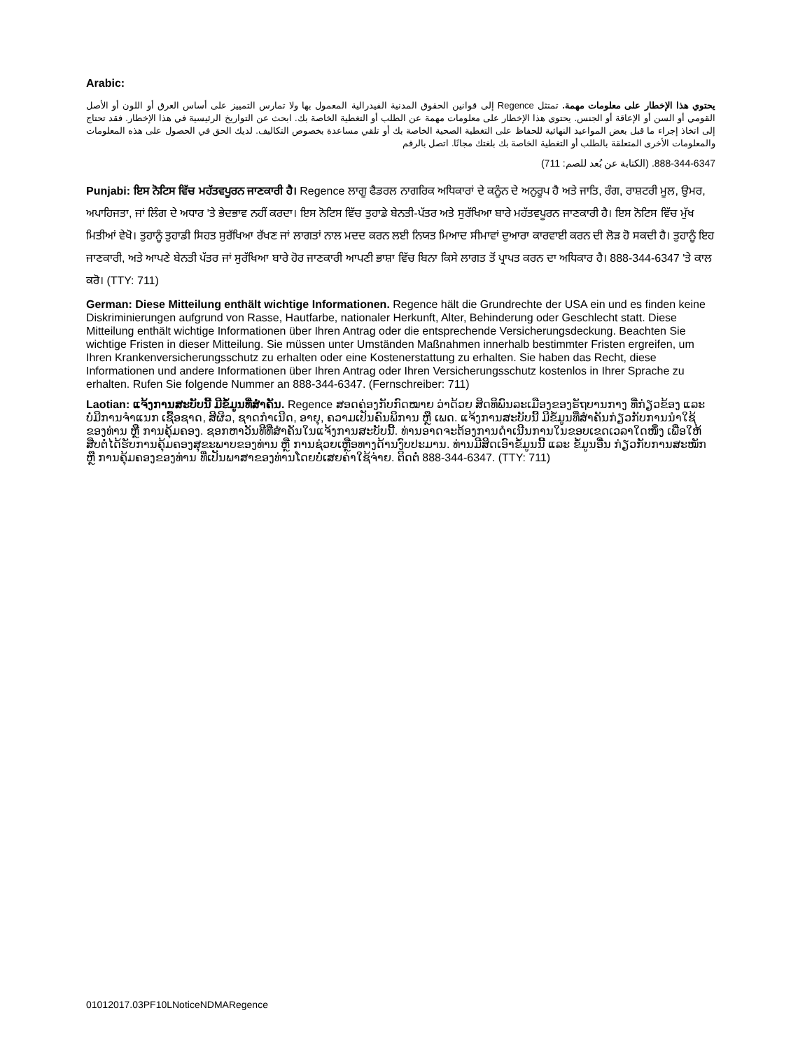Arabic:
يحتوي هذا الإخطار على معلومات مهمة. تمتثل Regence إلى قوانين الحقوق المدنية الفيدرالية المعمول بها ولا تمارس التمييز على أساس العرق أو اللون أو الأصل القومي أو السن أو الإعاقة أو الجنس. يحتوي هذا الإخطار على معلومات مهمة عن الطلب أو التغطية الخاصة بك. ابحث عن التواريخ الرئيسية في هذا الإخطار. فقد تحتاج إلى اتخاذ إجراء ما قبل بعض المواعيد النهائية للحفاظ على التغطية الصحية الخاصة بك أو تلقي مساعدة بخصوص التكاليف. لديك الحق في الحصول على هذه المعلومات والمعلومات الأخرى المتعلقة بالطلب أو التغطية الخاصة بك بلغتك مجانًا. اتصل بالرقم
888-344-6347. (الكتابة عن بُعد للصم: 711)
Punjabi: ਇਸ ਨੋਟਿਸ ਵਿੱਚ ਮਹੱਤਵਪੂਰਨ ਜਾਣਕਾਰੀ ਹੈ। Regence ਲਾਗੂ ਫੈਡਰਲ ਨਾਗਰਿਕ ਅਧਿਕਾਰਾਂ ਦੇ ਕਨੂੰਨ ਦੇ ਅਨੁਰੂਪ ਹੈ ਅਤੇ ਜਾਤਿ, ਰੰਗ, ਰਾਸ਼ਟਰੀ ਮੂਲ, ਉਮਰ, ਅਪਾਹਿਜਤਾ, ਜਾਂ ਲਿੰਗ ਦੇ ਅਧਾਰ 'ਤੇ ਭੇਦਭਾਵ ਨਹੀਂ ਕਰਦਾ। ਇਸ ਨੋਟਿਸ ਵਿੱਚ ਤੁਹਾਡੇ ਬੇਨਤੀ-ਪੱਤਰ ਅਤੇ ਸੁਰੱਖਿਆ ਬਾਰੇ ਮਹੱਤਵਪੂਰਨ ਜਾਣਕਾਰੀ ਹੈ। ਇਸ ਨੋਟਿਸ ਵਿੱਚ ਮੁੱਖ ਮਿਤੀਆਂ ਵੇਖੋ। ਤੁਹਾਨੂੰ ਤੁਹਾਡੀ ਸਿਹਤ ਸੁਰੱਖਿਆ ਰੱਖਣ ਜਾਂ ਲਾਗਤਾਂ ਨਾਲ ਮਦਦ ਕਰਨ ਲਈ ਨਿਯਤ ਮਿਆਦ ਸੀਮਾਵਾਂ ਦੁਆਰਾ ਕਾਰਵਾਈ ਕਰਨ ਦੀ ਲੋੜ ਹੋ ਸਕਦੀ ਹੈ। ਤੁਹਾਨੂੰ ਇਹ ਜਾਣਕਾਰੀ, ਅਤੇ ਆਪਣੇ ਬੇਨਤੀ ਪੱਤਰ ਜਾਂ ਸੁਰੱਖਿਆ ਬਾਰੇ ਹੋਰ ਜਾਣਕਾਰੀ ਆਪਣੀ ਭਾਸ਼ਾ ਵਿੱਚ ਬਿਨਾ ਕਿਸੇ ਲਾਗਤ ਤੋਂ ਪ੍ਰਾਪਤ ਕਰਨ ਦਾ ਅਧਿਕਾਰ ਹੈ। 888-344-6347 'ਤੇ ਕਾਲ ਕਰੋ। (TTY: 711)
German: Diese Mitteilung enthält wichtige Informationen. Regence hält die Grundrechte der USA ein und es finden keine Diskriminierungen aufgrund von Rasse, Hautfarbe, nationaler Herkunft, Alter, Behinderung oder Geschlecht statt. Diese Mitteilung enthält wichtige Informationen über Ihren Antrag oder die entsprechende Versicherungsdeckung. Beachten Sie wichtige Fristen in dieser Mitteilung. Sie müssen unter Umständen Maßnahmen innerhalb bestimmter Fristen ergreifen, um Ihren Krankenversicherungsschutz zu erhalten oder eine Kostenerstattung zu erhalten. Sie haben das Recht, diese Informationen und andere Informationen über Ihren Antrag oder Ihren Versicherungsschutz kostenlos in Ihrer Sprache zu erhalten. Rufen Sie folgende Nummer an 888-344-6347. (Fernschreiber: 711)
Laotian: ແຈ້ງການສະບັບນີ້ ມີຂໍ້ມູນທີ່ສໍາຄັນ. Regence ສອດຄ່ອງກັບກົດໝາຍ ວ່າດ້ວຍ ສິດທິພົນລະເມືອງຂອງຣັຖບານກາງ ທີ່ກ່ຽວຂ້ອງ ແລະ ບໍ່ມີການຈໍາແນກ ເຊື້ອຊາດ, ສີຜິວ, ຊາດກໍາເນີດ, ອາຍຸ, ຄວາມເປັນຄົນພິການ ຫຼື ເພດ. ແຈ້ງການສະບັບນີ້ ມີຂໍ້ມູນທີ່ສໍາຄັນກ່ຽວກັບການນໍາໃຊ້ຂອງທ່ານ ຫຼື ການຄຸ້ມຄອງ. ຊອກຫາວັນທີທີ່ສໍາຄັນໃນແຈ້ງການສະບັບນີ້. ທ່ານອາດຈະຕ້ອງການດໍາເນີນການໃນຂອບເຂດເວລາໃດໜຶ່ງ ເພື່ອໃຫ້ສືບຕໍ່ໄດ້ຮັບການຄຸ້ມຄອງສຸຂະພາບຂອງທ່ານ ຫຼື ການຊ່ວຍເຫຼືອທາງດ້ານງົບປະມານ. ທ່ານມີສິດເອົາຂໍ້ມູນນີ້ ແລະ ຂໍ້ມູນອື່ນ ກ່ຽວກັບການສະໝັກ ຫຼື ການຄຸ້ມຄອງຂອງທ່ານ ທີ່ເປັນພາສາຂອງທ່ານໂດຍບໍ່ເສຍຄ່າໃຊ້ຈ່າຍ. ຕິດຕໍ່ 888-344-6347. (TTY: 711)
01012017.03PF10LNoticeNDMARegence